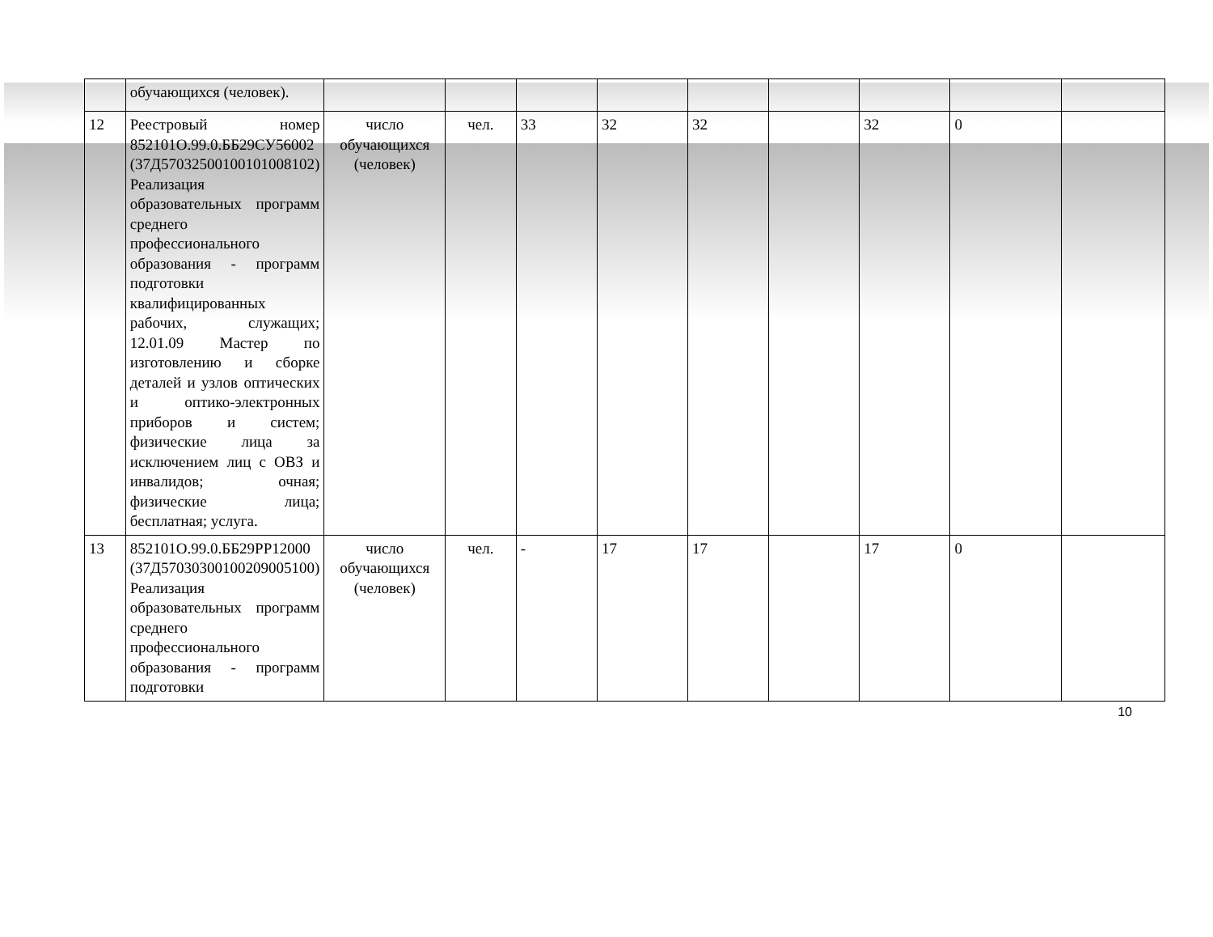| | обучающихся (человек). | | | | | | | | | |
| 12 | Реестровый номер 852101О.99.0.ББ29СУ56002 (37Д57032500100101008102) Реализация образовательных программ среднего профессионального образования - программ подготовки квалифицированных рабочих, служащих; 12.01.09 Мастер по изготовлению и сборке деталей и узлов оптических и оптико-электронных приборов и систем; физические лица за исключением лиц с ОВЗ и инвалидов; очная; физические лица; бесплатная; услуга. | число обучающихся (человек) | чел. | 33 | 32 | 32 | | 32 | 0 | |
| 13 | 852101О.99.0.ББ29РР12000 (37Д57030300100209005100) Реализация образовательных программ среднего профессионального образования - программ подготовки | число обучающихся (человек) | чел. | - | 17 | 17 | | 17 | 0 | |
10